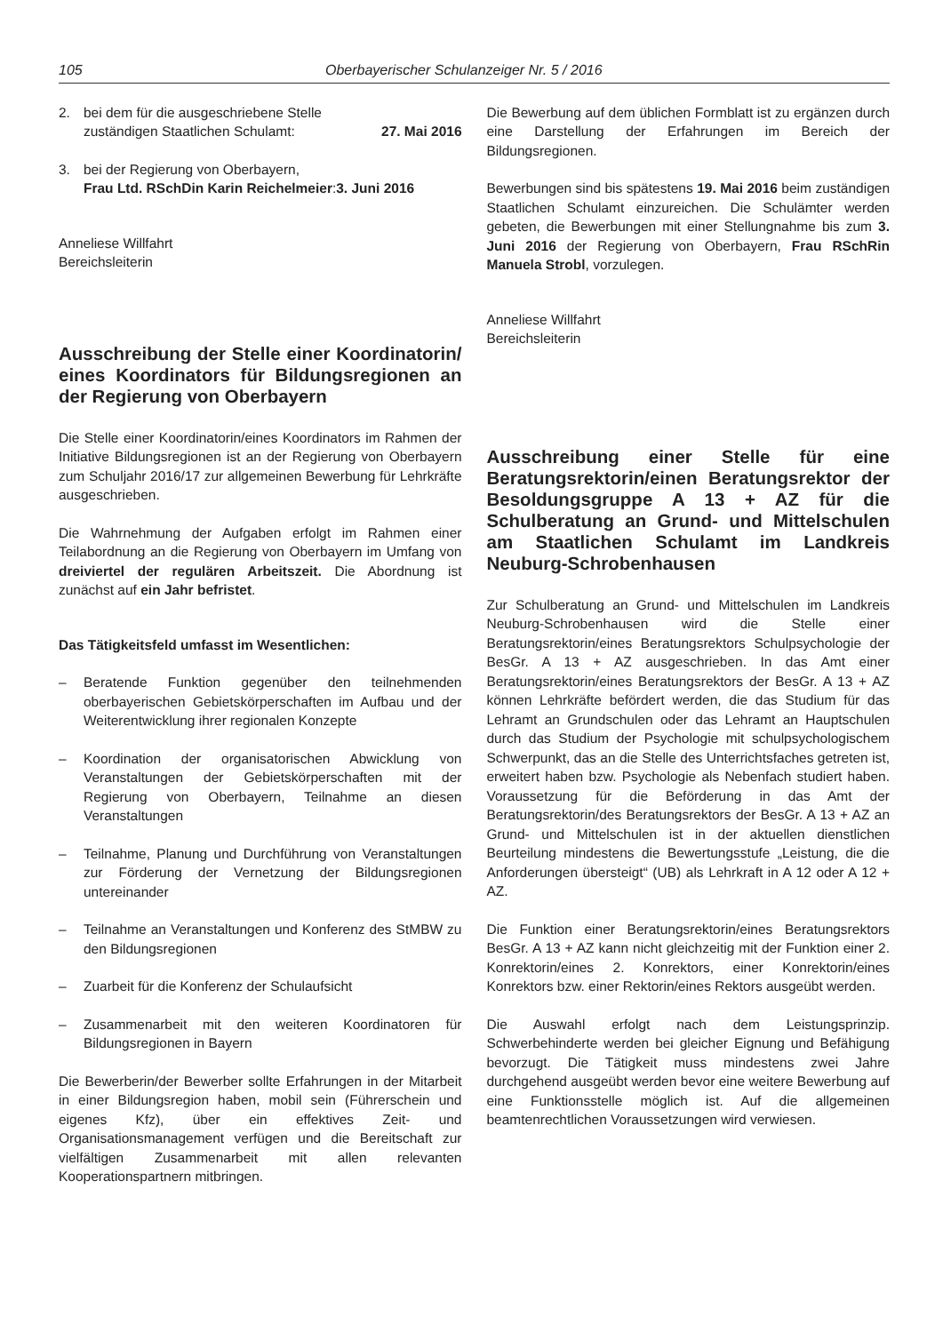105 Oberbayerischer Schulanzeiger Nr. 5 / 2016
2. bei dem für die ausgeschriebene Stelle
zuständigen Staatlichen Schulamt: 27. Mai 2016
3. bei der Regierung von Oberbayern,
Frau Ltd. RSchDin Karin Reichelmeier:3. Juni 2016
Anneliese Willfahrt
Bereichsleiterin
Ausschreibung der Stelle einer Koordinatorin/ eines Koordinators für Bildungsregionen an der Regierung von Oberbayern
Die Stelle einer Koordinatorin/eines Koordinators im Rahmen der Initiative Bildungsregionen ist an der Regierung von Oberbayern zum Schuljahr 2016/17 zur allgemeinen Bewerbung für Lehrkräfte ausgeschrieben.
Die Wahrnehmung der Aufgaben erfolgt im Rahmen einer Teilabordnung an die Regierung von Oberbayern im Umfang von dreiviertel der regulären Arbeitszeit. Die Abordnung ist zunächst auf ein Jahr befristet.
Das Tätigkeitsfeld umfasst im Wesentlichen:
– Beratende Funktion gegenüber den teilnehmenden oberbayerischen Gebietskörperschaften im Aufbau und der Weiterentwicklung ihrer regionalen Konzepte
– Koordination der organisatorischen Abwicklung von Veranstaltungen der Gebietskörperschaften mit der Regierung von Oberbayern, Teilnahme an diesen Veranstaltungen
– Teilnahme, Planung und Durchführung von Veranstaltungen zur Förderung der Vernetzung der Bildungsregionen untereinander
– Teilnahme an Veranstaltungen und Konferenz des StMBW zu den Bildungsregionen
– Zuarbeit für die Konferenz der Schulaufsicht
– Zusammenarbeit mit den weiteren Koordinatoren für Bildungsregionen in Bayern
Die Bewerberin/der Bewerber sollte Erfahrungen in der Mitarbeit in einer Bildungsregion haben, mobil sein (Führerschein und eigenes Kfz), über ein effektives Zeit- und Organisationsmanagement verfügen und die Bereitschaft zur vielfältigen Zusammenarbeit mit allen relevanten Kooperationspartnern mitbringen.
Die Bewerbung auf dem üblichen Formblatt ist zu ergänzen durch eine Darstellung der Erfahrungen im Bereich der Bildungsregionen.
Bewerbungen sind bis spätestens 19. Mai 2016 beim zuständigen Staatlichen Schulamt einzureichen. Die Schulämter werden gebeten, die Bewerbungen mit einer Stellungnahme bis zum 3. Juni 2016 der Regierung von Oberbayern, Frau RSchRin Manuela Strobl, vorzulegen.
Anneliese Willfahrt
Bereichsleiterin
Ausschreibung einer Stelle für eine Beratungsrektorin/einen Beratungsrektor der Besoldungsgruppe A 13 + AZ für die Schulberatung an Grund- und Mittelschulen am Staatlichen Schulamt im Landkreis Neuburg-Schrobenhausen
Zur Schulberatung an Grund- und Mittelschulen im Landkreis Neuburg-Schrobenhausen wird die Stelle einer Beratungsrektorin/eines Beratungsrektors Schulpsychologie der BesGr. A 13 + AZ ausgeschrieben. In das Amt einer Beratungsrektorin/eines Beratungsrektors der BesGr. A 13 + AZ können Lehrkräfte befördert werden, die das Studium für das Lehramt an Grundschulen oder das Lehramt an Hauptschulen durch das Studium der Psychologie mit schulpsychologischem Schwerpunkt, das an die Stelle des Unterrichtsfaches getreten ist, erweitert haben bzw. Psychologie als Nebenfach studiert haben. Voraussetzung für die Beförderung in das Amt der Beratungsrektorin/des Beratungsrektors der BesGr. A 13 + AZ an Grund- und Mittelschulen ist in der aktuellen dienstlichen Beurteilung mindestens die Bewertungsstufe „Leistung, die die Anforderungen übersteigt“ (UB) als Lehrkraft in A 12 oder A 12 + AZ.
Die Funktion einer Beratungsrektorin/eines Beratungsrektors BesGr. A 13 + AZ kann nicht gleichzeitig mit der Funktion einer 2. Konrektorin/eines 2. Konrektors, einer Konrektorin/eines Konrektors bzw. einer Rektorin/eines Rektors ausgeübt werden.
Die Auswahl erfolgt nach dem Leistungsprinzip. Schwerbehinderte werden bei gleicher Eignung und Befähigung bevorzugt. Die Tätigkeit muss mindestens zwei Jahre durchgehend ausgeübt werden bevor eine weitere Bewerbung auf eine Funktionsstelle möglich ist. Auf die allgemeinen beamtenrechtlichen Voraussetzungen wird verwiesen.